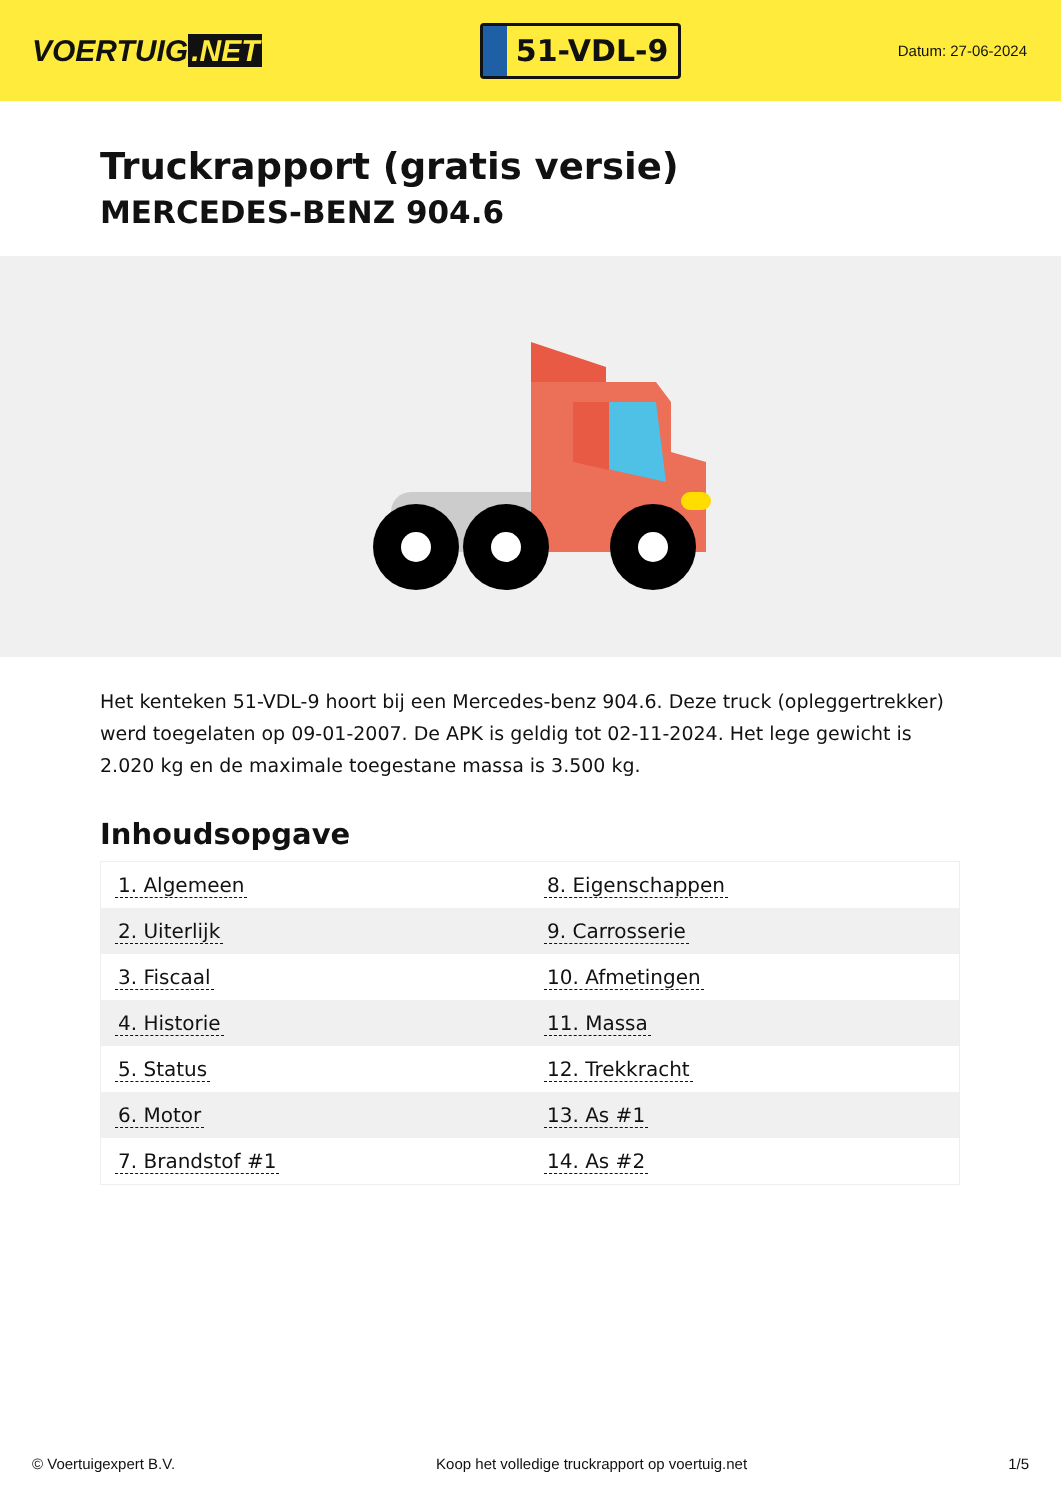VOERTUIG.NET
51-VDL-9
Datum: 27-06-2024
Truckrapport (gratis versie)
MERCEDES-BENZ 904.6
Het kenteken 51-VDL-9 hoort bij een Mercedes-benz 904.6. Deze truck (opleggertrekker) werd toegelaten op 09-01-2007. De APK is geldig tot 02-11-2024. Het lege gewicht is 2.020 kg en de maximale toegestane massa is 3.500 kg.
Inhoudsopgave
| 1. Algemeen | 8. Eigenschappen |
| 2. Uiterlijk | 9. Carrosserie |
| 3. Fiscaal | 10. Afmetingen |
| 4. Historie | 11. Massa |
| 5. Status | 12. Trekkracht |
| 6. Motor | 13. As #1 |
| 7. Brandstof #1 | 14. As #2 |
© Voertuigexpert B.V. Koop het volledige truckrapport op voertuig.net 1/5